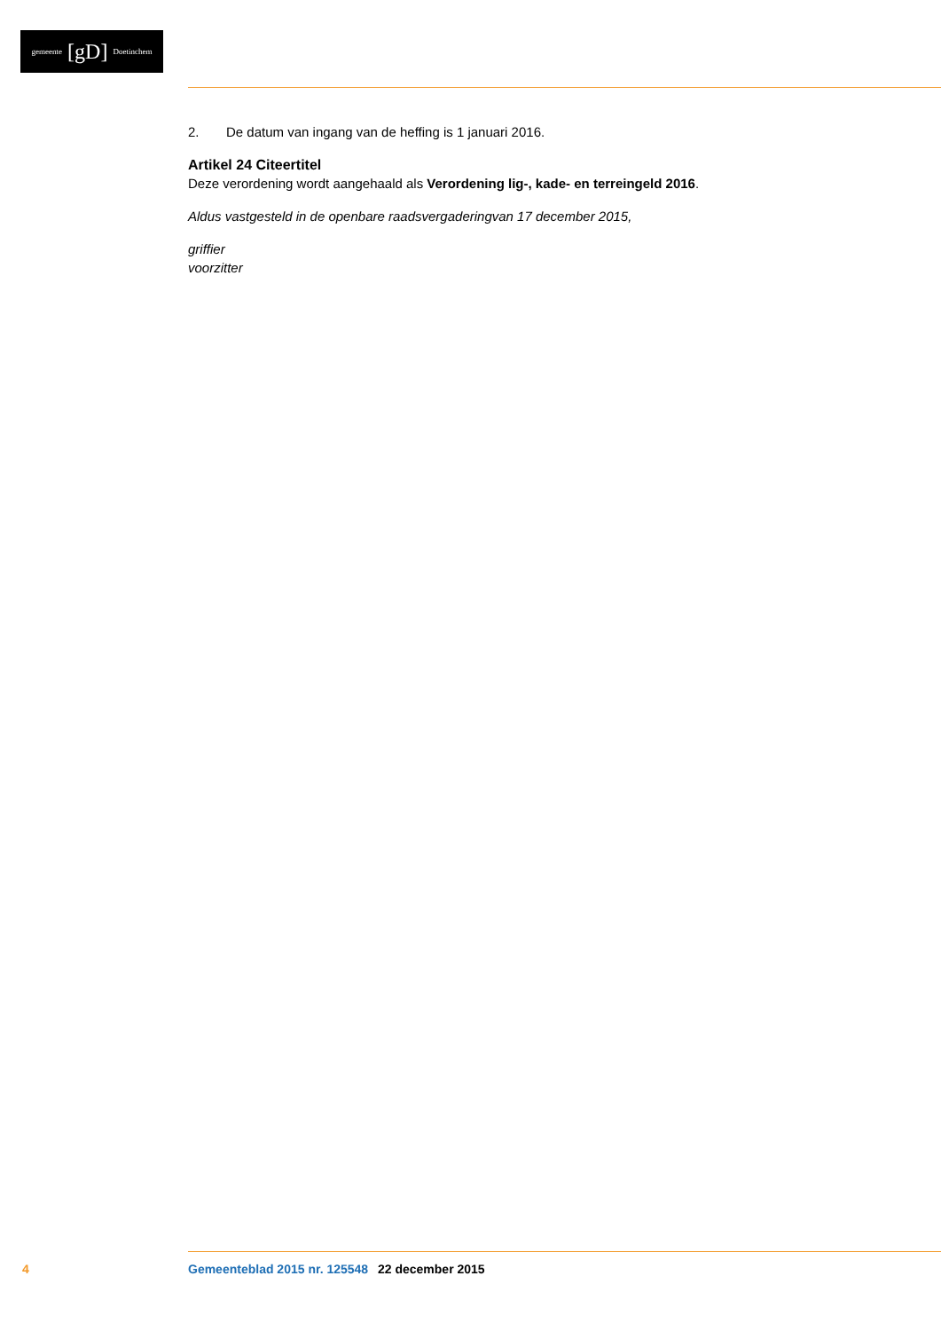gemeente [gD] Doetinchem
2. De datum van ingang van de heffing is 1 januari 2016.
Artikel 24 Citeertitel
Deze verordening wordt aangehaald als Verordening lig-, kade- en terreingeld 2016.
Aldus vastgesteld in de openbare raadsvergaderingvan 17 december 2015,
griffier
voorzitter
4 Gemeenteblad 2015 nr. 125548 22 december 2015